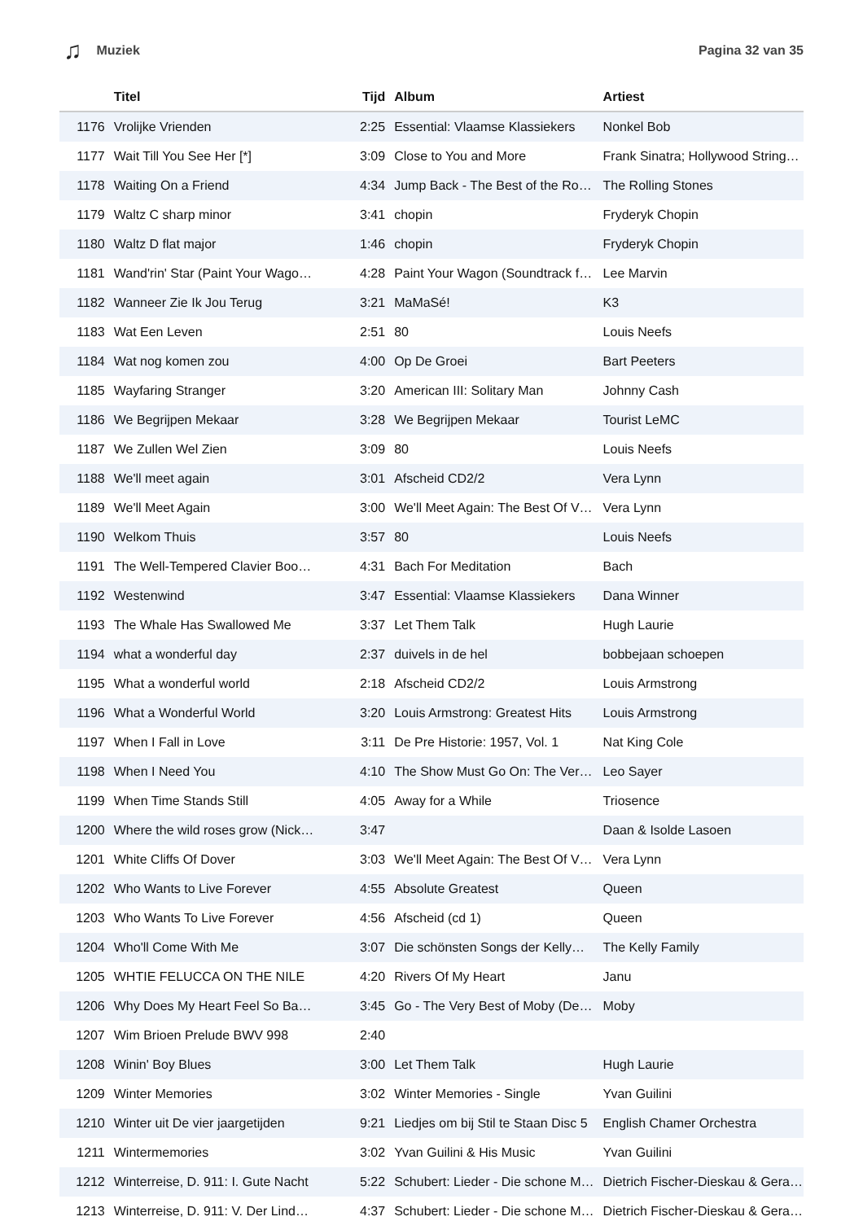♫ Muziek Pagina 32 van 35
| | Titel | Tijd | Album | Artiest |
| --- | --- | --- | --- | --- |
| 1176 | Vrolijke Vrienden | 2:25 | Essential: Vlaamse Klassiekers | Nonkel Bob |
| 1177 | Wait Till You See Her [*] | 3:09 | Close to You and More | Frank Sinatra; Hollywood String… |
| 1178 | Waiting On a Friend | 4:34 | Jump Back - The Best of the Ro… | The Rolling Stones |
| 1179 | Waltz C sharp minor | 3:41 | chopin | Fryderyk Chopin |
| 1180 | Waltz D flat major | 1:46 | chopin | Fryderyk Chopin |
| 1181 | Wand'rin' Star (Paint Your Wago… | 4:28 | Paint Your Wagon (Soundtrack f… | Lee Marvin |
| 1182 | Wanneer Zie Ik Jou Terug | 3:21 | MaMaSé! | K3 |
| 1183 | Wat Een Leven | 2:51 | 80 | Louis Neefs |
| 1184 | Wat nog komen zou | 4:00 | Op De Groei | Bart Peeters |
| 1185 | Wayfaring Stranger | 3:20 | American III: Solitary Man | Johnny Cash |
| 1186 | We Begrijpen Mekaar | 3:28 | We Begrijpen Mekaar | Tourist LeMC |
| 1187 | We Zullen Wel Zien | 3:09 | 80 | Louis Neefs |
| 1188 | We'll meet again | 3:01 | Afscheid CD2/2 | Vera Lynn |
| 1189 | We'll Meet Again | 3:00 | We'll Meet Again: The Best Of V… | Vera Lynn |
| 1190 | Welkom Thuis | 3:57 | 80 | Louis Neefs |
| 1191 | The Well-Tempered Clavier Boo… | 4:31 | Bach For Meditation | Bach |
| 1192 | Westenwind | 3:47 | Essential: Vlaamse Klassiekers | Dana Winner |
| 1193 | The Whale Has Swallowed Me | 3:37 | Let Them Talk | Hugh Laurie |
| 1194 | what a wonderful day | 2:37 | duivels in de hel | bobbejaan schoepen |
| 1195 | What a wonderful world | 2:18 | Afscheid CD2/2 | Louis Armstrong |
| 1196 | What a Wonderful World | 3:20 | Louis Armstrong: Greatest Hits | Louis Armstrong |
| 1197 | When I Fall in Love | 3:11 | De Pre Historie: 1957, Vol. 1 | Nat King Cole |
| 1198 | When I Need You | 4:10 | The Show Must Go On: The Ver… | Leo Sayer |
| 1199 | When Time Stands Still | 4:05 | Away for a While | Triosence |
| 1200 | Where the wild roses grow (Nick… | 3:47 | | Daan & Isolde Lasoen |
| 1201 | White Cliffs Of Dover | 3:03 | We'll Meet Again: The Best Of V… | Vera Lynn |
| 1202 | Who Wants to Live Forever | 4:55 | Absolute Greatest | Queen |
| 1203 | Who Wants To Live Forever | 4:56 | Afscheid (cd 1) | Queen |
| 1204 | Who'll Come With Me | 3:07 | Die schönsten Songs der Kelly… | The Kelly Family |
| 1205 | WHTIE FELUCCA ON THE NILE | 4:20 | Rivers Of My Heart | Janu |
| 1206 | Why Does My Heart Feel So Ba… | 3:45 | Go - The Very Best of Moby (De… | Moby |
| 1207 | Wim Brioen Prelude BWV 998 | 2:40 | | |
| 1208 | Winin' Boy Blues | 3:00 | Let Them Talk | Hugh Laurie |
| 1209 | Winter Memories | 3:02 | Winter Memories - Single | Yvan Guilini |
| 1210 | Winter uit De vier jaargetijden | 9:21 | Liedjes om bij Stil te Staan Disc 5 | English Chamer Orchestra |
| 1211 | Wintermemories | 3:02 | Yvan Guilini & His Music | Yvan Guilini |
| 1212 | Winterreise, D. 911: I. Gute Nacht | 5:22 | Schubert: Lieder - Die schone M… | Dietrich Fischer-Dieskau & Gera… |
| 1213 | Winterreise, D. 911: V. Der Lind… | 4:37 | Schubert: Lieder - Die schone M… | Dietrich Fischer-Dieskau & Gera… |